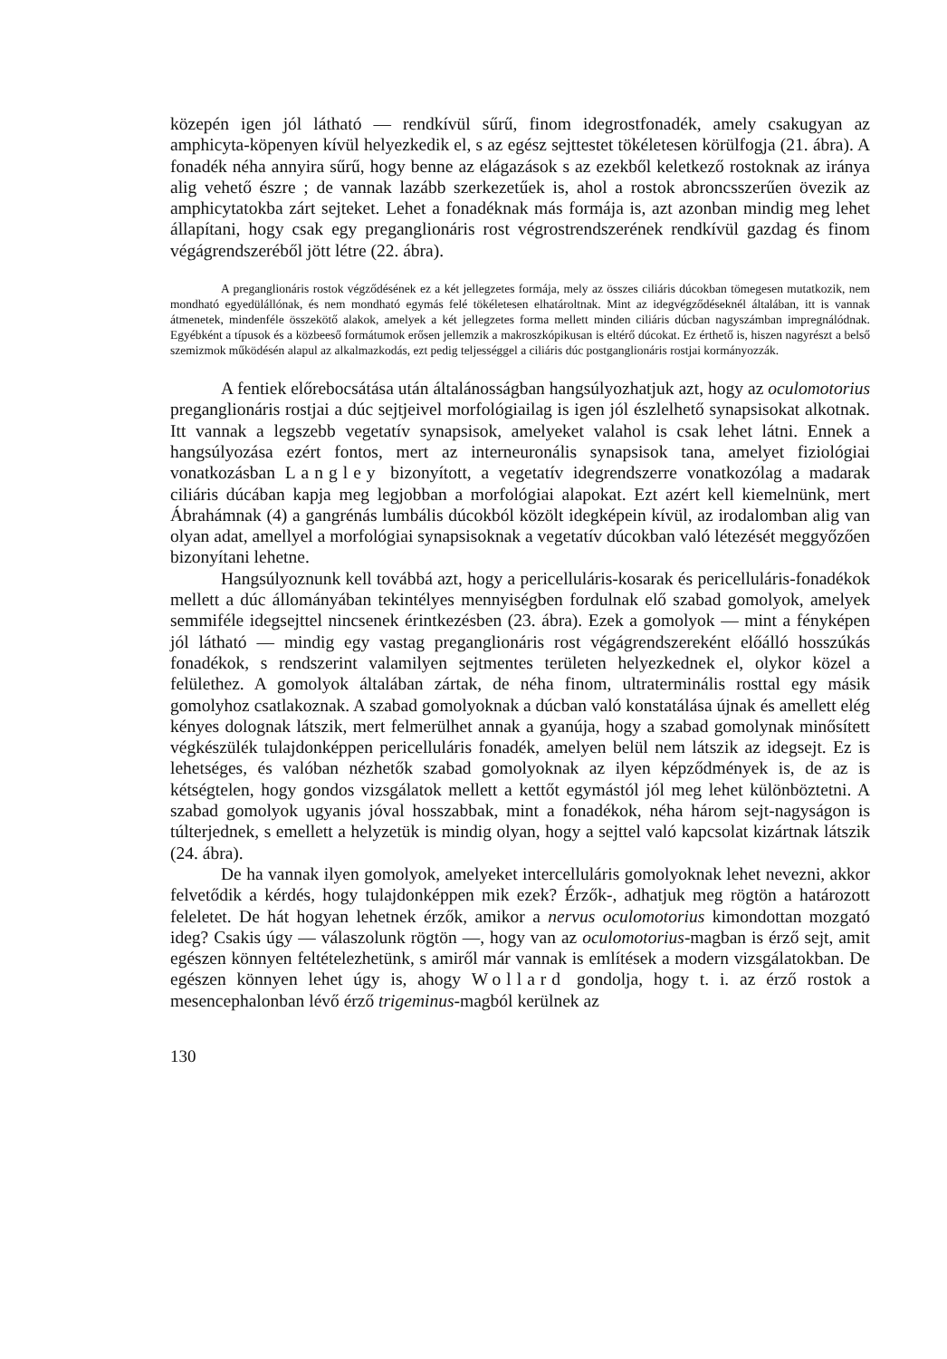közepén igen jól látható — rendkívül sűrű, finom idegrostfonadék, amely csakugyan az amphicyta-köpenyen kívül helyezkedik el, s az egész sejttestet tökéletesen körülfogja (21. ábra). A fonadék néha annyira sűrű, hogy benne az elágazások s az ezekből keletkező rostoknak az iránya alig vehető észre ; de vannak lazább szerkezetűek is, ahol a rostok abroncsszerűen övezik az amphicytatokba zárt sejteket. Lehet a fonadéknak más formája is, azt azonban mindig meg lehet állapítani, hogy csak egy preganglionáris rost végrostrendszerének rendkívül gazdag és finom végágrendszeréből jött létre (22. ábra).
A preganglionáris rostok végződésének ez a két jellegzetes formája, mely az összes ciliáris dúcokban tömegesen mutatkozik, nem mondható egyedülállónak, és nem mondható egymás felé tökéletesen elhatároltnak. Mint az idegvégződéseknél általában, itt is vannak átmenetek, mindenféle összekötő alakok, amelyek a két jellegzetes forma mellett minden ciliáris dúcban nagyszámban impregnálódnak. Egyébként a típusok és a közbeeső formátumok erősen jellemzik a makroszkópikusan is eltérő dúcokat. Ez érthető is, hiszen nagyrészt a belső szemizmok működésén alapul az alkalmazkodás, ezt pedig teljességgel a ciliáris dúc postganglionáris rostjai kormányozzák.
A fentiek előrebocsátása után általánosságban hangsúlyozhatjuk azt, hogy az oculomotorius preganglionáris rostjai a dúc sejtjeivel morfológiailag is igen jól észlelhető synapsisokat alkotnak. Itt vannak a legszebb vegetatív synapsisok, amelyeket valahol is csak lehet látni. Ennek a hangsúlyozása ezért fontos, mert az interneuronális synapsisok tana, amelyet fiziológiai vonatkozásban Langley bizonyított, a vegetatív idegrendszerre vonatkozólag a madarak ciliáris dúcában kapja meg legjobban a morfológiai alapokat. Ezt azért kell kiemelnünk, mert Ábrahámnak (4) a gangrénás lumbális dúcokból közölt idegképein kívül, az irodalomban alig van olyan adat, amellyel a morfológiai synapsisoknak a vegetatív dúcokban való létezését meggyőzően bizonyítani lehetne.
Hangsúlyoznunk kell továbbá azt, hogy a pericelluláris-kosarak és pericelluláris-fonadékok mellett a dúc állományában tekintélyes mennyiségben fordulnak elő szabad gomolyok, amelyek semmiféle idegsejttel nincsenek érintkezésben (23. ábra). Ezek a gomolyok — mint a fényképen jól látható — mindig egy vastag preganglionáris rost végágrendszereként előálló hosszúkás fonadékok, s rendszerint valamilyen sejtmentes területen helyezkednek el, olykor közel a felülethez. A gomolyok általában zártak, de néha finom, ultraterminális rosttal egy másik gomolyhoz csatlakoznak. A szabad gomolyoknak a dúcban való konstatálása újnak és amellett elég kényes dolognak látszik, mert felmerülhet annak a gyanúja, hogy a szabad gomolynak minősített végkészülék tulajdonképpen pericelluláris fonadék, amelyen belül nem látszik az idegsejt. Ez is lehetséges, és valóban nézhetők szabad gomolyoknak az ilyen képződmények is, de az is kétségtelen, hogy gondos vizsgálatok mellett a kettőt egymástól jól meg lehet különböztetni. A szabad gomolyok ugyanis jóval hosszabbak, mint a fonadékok, néha három sejt-nagyságon is túlterjednek, s emellett a helyzetük is mindig olyan, hogy a sejttel való kapcsolat kizártnak látszik (24. ábra).
De ha vannak ilyen gomolyok, amelyeket intercelluláris gomolyoknak lehet nevezni, akkor felvetődik a kérdés, hogy tulajdonképpen mik ezek? Érzők-, adhatjuk meg rögtön a határozott feleletet. De hát hogyan lehetnek érzők, amikor a nervus oculomotorius kimondottan mozgató ideg? Csakis úgy — válaszolunk rögtön —, hogy van az oculomotorius-magban is érző sejt, amit egészen könnyen feltételezhetünk, s amiről már vannak is említések a modern vizsgálatokban. De egészen könnyen lehet úgy is, ahogy Wollard gondolja, hogy t. i. az érző rostok a mesencephalonban lévő érző trigeminus-magból kerülnek az
130